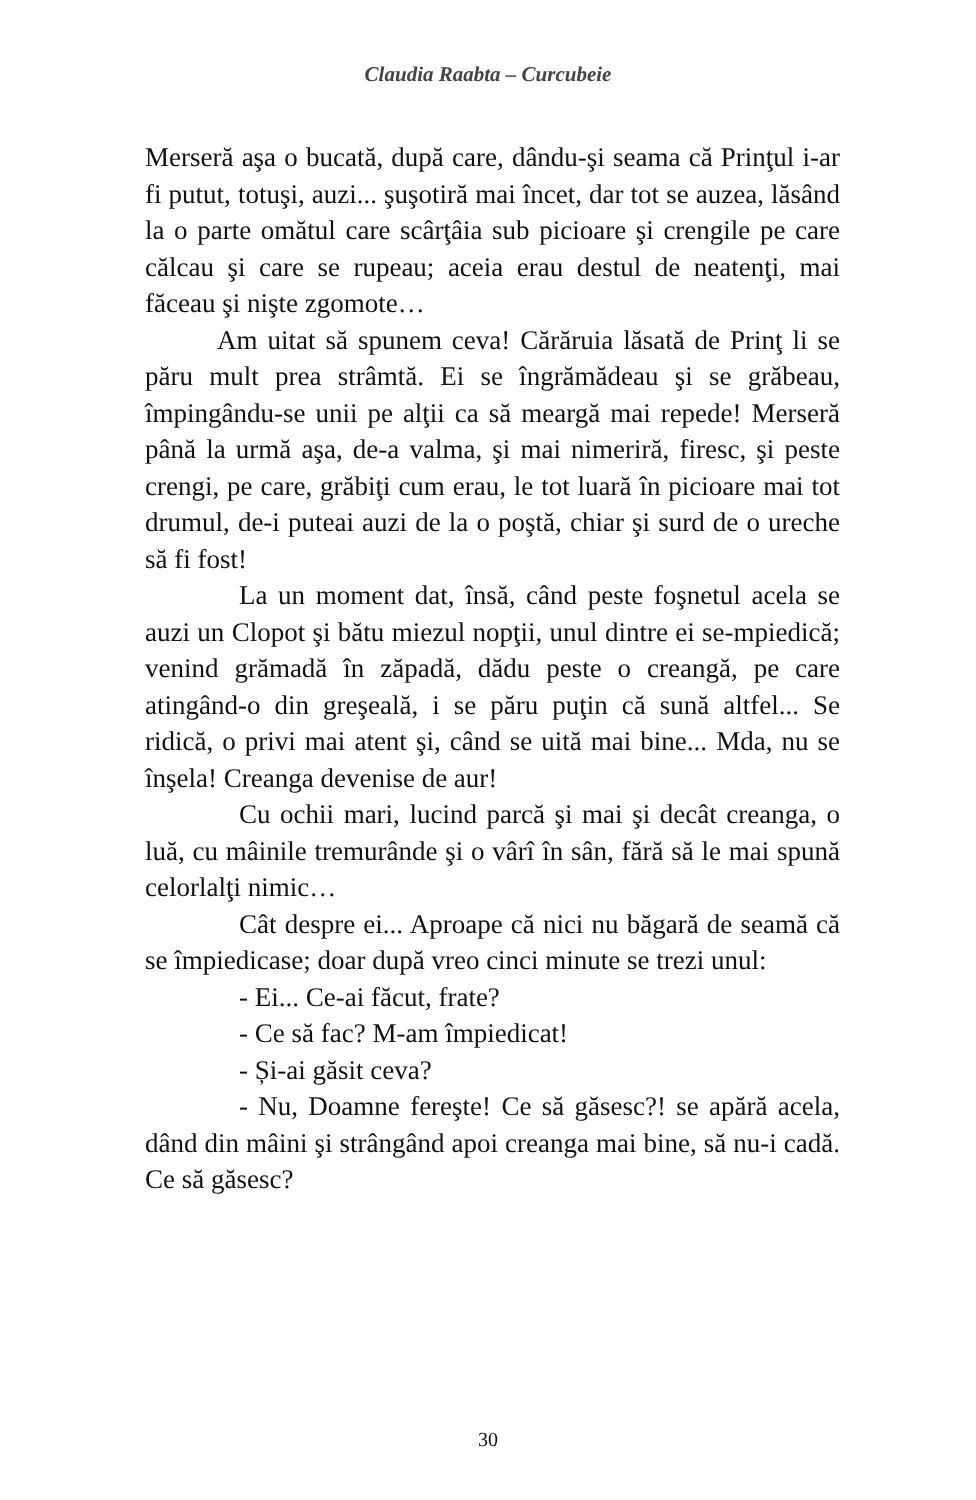Claudia Raabta – Curcubeie
Merseră aşa o bucată, după care, dându-şi seama că Prinţul i-ar fi putut, totuşi, auzi... şuşotiră mai încet, dar tot se auzea, lăsând la o parte omătul care scârţâia sub picioare şi crengile pe care călcau şi care se rupeau; aceia erau destul de neatenţi, mai făceau şi nişte zgomote…
Am uitat să spunem ceva! Cărăruia lăsată de Prinţ li se păru mult prea strâmtă. Ei se îngrămădeau şi se grăbeau, împingându-se unii pe alţii ca să meargă mai repede! Merseră până la urmă aşa, de-a valma, şi mai nimeriră, firesc, şi peste crengi, pe care, grăbiţi cum erau, le tot luară în picioare mai tot drumul, de-i puteai auzi de la o poştă, chiar şi surd de o ureche să fi fost!
La un moment dat, însă, când peste foşnetul acela se auzi un Clopot şi bătu miezul nopţii, unul dintre ei se-mpiedică; venind grămadă în zăpadă, dădu peste o creangă, pe care atingând-o din greşeală, i se păru puţin că sună altfel... Se ridică, o privi mai atent şi, când se uită mai bine... Mda, nu se înşela! Creanga devenise de aur!
Cu ochii mari, lucind parcă şi mai şi decât creanga, o luă, cu mâinile tremurânde şi o vârî în sân, fără să le mai spună celorlalţi nimic…
Cât despre ei... Aproape că nici nu băgară de seamă că se împiedicase; doar după vreo cinci minute se trezi unul:
- Ei... Ce-ai făcut, frate?
- Ce să fac? M-am împiedicat!
- Și-ai găsit ceva?
- Nu, Doamne fereşte! Ce să găsesc?! se apără acela, dând din mâini şi strângând apoi creanga mai bine, să nu-i cadă. Ce să găsesc?
30